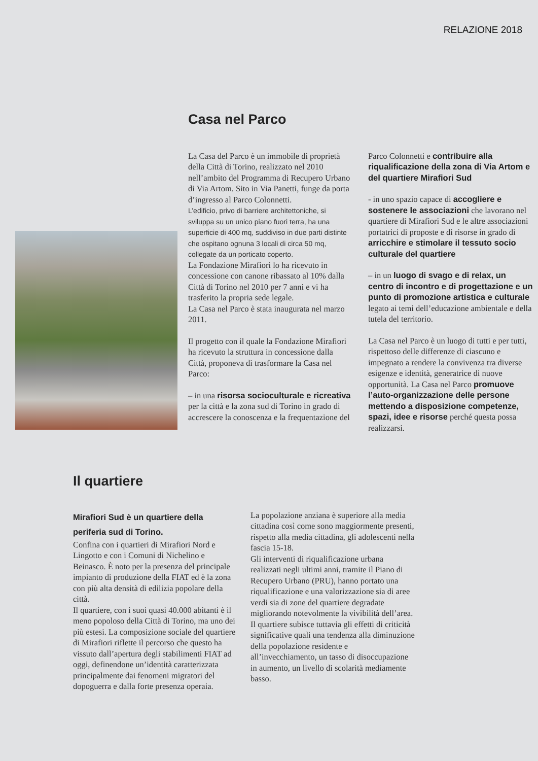RELAZIONE 2018
Casa nel Parco
La Casa del Parco è un immobile di proprietà della Città di Torino, realizzato nel 2010 nell’ambito del Programma di Recupero Urbano di Via Artom. Sito in Via Panetti, funge da porta d’ingresso al Parco Colonnetti.
L’edificio, privo di barriere architettoniche, si sviluppa su un unico piano fuori terra, ha una superficie di 400 mq, suddiviso in due parti distinte che ospitano ognuna 3 locali di circa 50 mq, collegate da un porticato coperto.
La Fondazione Mirafiori lo ha ricevuto in concessione con canone ribassato al 10% dalla Città di Torino nel 2010 per 7 anni e vi ha trasferito la propria sede legale.
La Casa nel Parco è stata inaugurata nel marzo 2011.
Il progetto con il quale la Fondazione Mirafiori ha ricevuto la struttura in concessione dalla Città, proponeva di trasformare la Casa nel Parco:
– in una risorsa socioculturale e ricreativa per la città e la zona sud di Torino in grado di accrescere la conoscenza e la frequentazione del
Parco Colonnetti e contribuire alla riqualificazione della zona di Via Artom e del quartiere Mirafiori Sud
- in uno spazio capace di accogliere e sostenere le associazioni che lavorano nel quartiere di Mirafiori Sud e le altre associazioni portatrici di proposte e di risorse in grado di arricchire e stimolare il tessuto socio culturale del quartiere
– in un luogo di svago e di relax, un centro di incontro e di progettazione e un punto di promozione artistica e culturale legato ai temi dell’educazione ambientale e della tutela del territorio.
La Casa nel Parco è un luogo di tutti e per tutti, rispettoso delle differenze di ciascuno e impegnato a rendere la convivenza tra diverse esigenze e identità, generatrice di nuove opportunità. La Casa nel Parco promuove l’auto-organizzazione delle persone mettendo a disposizione competenze, spazi, idee e risorse perché questa possa realizzarsi.
Il quartiere
Mirafiori Sud è un quartiere della periferia sud di Torino.
Confina con i quartieri di Mirafiori Nord e Lingotto e con i Comuni di Nichelino e Beinasco. È noto per la presenza del principale impianto di produzione della FIAT ed è la zona con più alta densità di edilizia popolare della città.
Il quartiere, con i suoi quasi 40.000 abitanti è il meno popoloso della Città di Torino, ma uno dei più estesi. La composizione sociale del quartiere di Mirafiori riflette il percorso che questo ha vissuto dall’apertura degli stabilimenti FIAT ad oggi, definendone un’identità caratterizzata principalmente dai fenomeni migratori del dopoguerra e dalla forte presenza operaia.
La popolazione anziana è superiore alla media cittadina così come sono maggiormente presenti, rispetto alla media cittadina, gli adolescenti nella fascia 15-18.
Gli interventi di riqualificazione urbana realizzati negli ultimi anni, tramite il Piano di Recupero Urbano (PRU), hanno portato una riqualificazione e una valorizzazione sia di aree verdi sia di zone del quartiere degradate migliorando notevolmente la vivibilità dell’area.
Il quartiere subisce tuttavia gli effetti di criticità significative quali una tendenza alla diminuzione della popolazione residente e all’invecchiamento, un tasso di disoccupazione in aumento, un livello di scolarità mediamente basso.